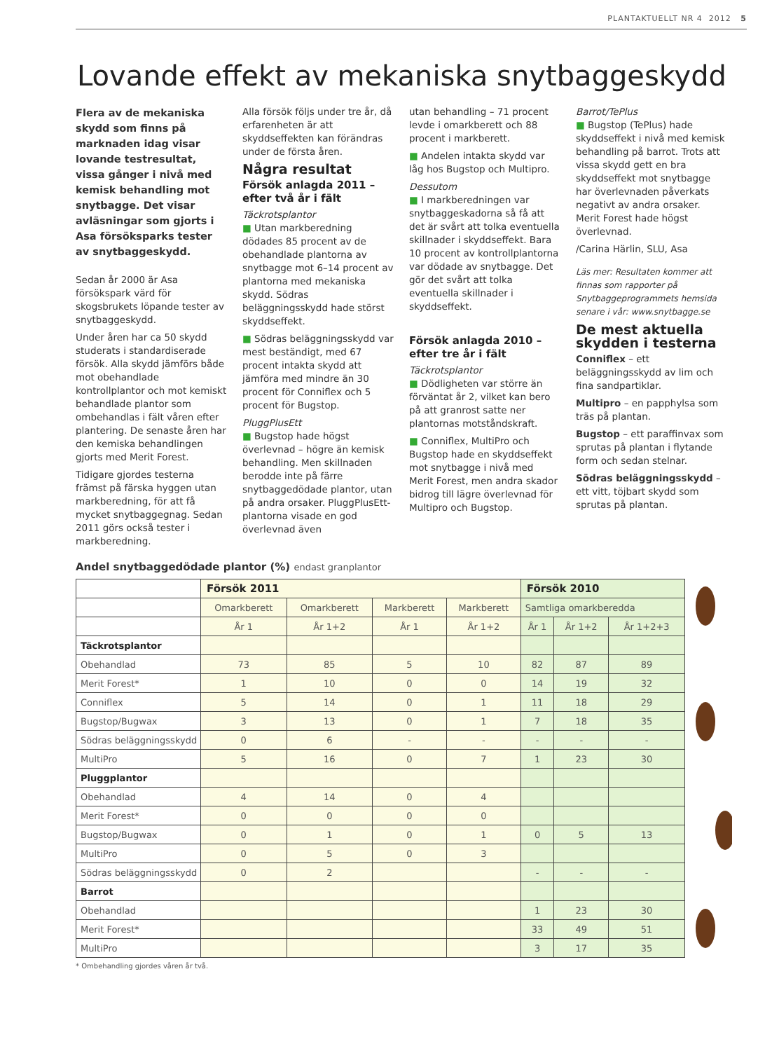PLANTAKTUELLT NR 4 2012 5
Lovande effekt av mekaniska snytbaggeskydd
Flera av de mekaniska skydd som finns på marknaden idag visar lovande testresultat, vissa gånger i nivå med kemisk behandling mot snytbagge. Det visar avläsningar som gjorts i Asa försöksparks tester av snytbaggeskydd.
Sedan år 2000 är Asa försökspark värd för skogsbrukets löpande tester av snytbaggeskydd.
Under åren har ca 50 skydd studerats i standardiserade försök. Alla skydd jämförs både mot obehandlade kontrollplantor och mot kemiskt behandlade plantor som ombehandlas i fält våren efter plantering. De senaste åren har den kemiska behandlingen gjorts med Merit Forest.
Tidigare gjordes testerna främst på färska hyggen utan markberedning, för att få mycket snytbaggegnag. Sedan 2011 görs också tester i markberedning.
Alla försök följs under tre år, då erfarenheten är att skyddseffekten kan förändras under de första åren.
Några resultat
Försök anlagda 2011 – efter två år i fält
Täckrotsplantor
■ Utan markberedning dödades 85 procent av de obehandlade plantorna av snytbagge mot 6–14 procent av plantorna med mekaniska skydd. Södras beläggningsskydd hade störst skyddseffekt.
■ Södras beläggningsskydd var mest beständigt, med 67 procent intakta skydd att jämföra med mindre än 30 procent för Conniflex och 5 procent för Bugstop.
PluggPlusEtt
■ Bugstop hade högst överlevnad – högre än kemisk behandling. Men skillnaden berodde inte på färre snytbaggedödade plantor, utan på andra orsaker. PluggPlusEtt-plantorna visade en god överlevnad även
utan behandling – 71 procent levde i omarkberett och 88 procent i markberett.
■ Andelen intakta skydd var låg hos Bugstop och Multipro.
Dessutom
■ I markberedningen var snytbaggeskadorna så få att det är svårt att tolka eventuella skillnader i skyddseffekt. Bara 10 procent av kontrollplantorna var dödade av snytbagge. Det gör det svårt att tolka eventuella skillnader i skyddseffekt.
Försök anlagda 2010 – efter tre år i fält
Täckrotsplantor
■ Dödligheten var större än förväntat år 2, vilket kan bero på att granrost satte ner plantornas motståndskraft.
■ Conniflex, MultiPro och Bugstop hade en skyddseffekt mot snytbagge i nivå med Merit Forest, men andra skador bidrog till lägre överlevnad för Multipro och Bugstop.
Barrot/TePlus
■ Bugstop (TePlus) hade skyddseffekt i nivå med kemisk behandling på barrot. Trots att vissa skydd gett en bra skyddseffekt mot snytbagge har överlevnaden påverkats negativt av andra orsaker. Merit Forest hade högst överlevnad.
/Carina Härlin, SLU, Asa
Läs mer: Resultaten kommer att finnas som rapporter på Snytbaggeprogrammets hemsida senare i vår: www.snytbagge.se
De mest aktuella skydden i testerna
Conniflex – ett beläggningsskydd av lim och fina sandpartiklar.
Multipro – en papphylsa som träs på plantan.
Bugstop – ett paraffinvax som sprutas på plantan i flytande form och sedan stelnar.
Södras beläggningsskydd – ett vitt, töjbart skydd som sprutas på plantan.
Andel snytbaggedödade plantor (%) endast granplantor
| | Försök 2011 | | | | Försök 2010 | | |
| | Omarkberett | Omarkberett | Markberett | Markberett | Samtliga omarkberedda | | |
| | År 1 | År 1+2 | År 1 | År 1+2 | År 1 | År 1+2 | År 1+2+3 |
| Täckrotsplantor | | | | | | | |
| Obehandlad | 73 | 85 | 5 | 10 | 82 | 87 | 89 |
| Merit Forest* | 1 | 10 | 0 | 0 | 14 | 19 | 32 |
| Conniflex | 5 | 14 | 0 | 1 | 11 | 18 | 29 |
| Bugstop/Bugwax | 3 | 13 | 0 | 1 | 7 | 18 | 35 |
| Södras beläggningsskydd | 0 | 6 | - | - | - | - | - |
| MultiPro | 5 | 16 | 0 | 7 | 1 | 23 | 30 |
| Pluggplantor | | | | | | | |
| Obehandlad | 4 | 14 | 0 | 4 | | | |
| Merit Forest* | 0 | 0 | 0 | 0 | | | |
| Bugstop/Bugwax | 0 | 1 | 0 | 1 | 0 | 5 | 13 |
| MultiPro | 0 | 5 | 0 | 3 | | | |
| Södras beläggningsskydd | 0 | 2 | | | - | - | - |
| Barrot | | | | | | | |
| Obehandlad | | | | | 1 | 23 | 30 |
| Merit Forest* | | | | | 33 | 49 | 51 |
| MultiPro | | | | | 3 | 17 | 35 |
* Ombehandling gjordes våren år två.